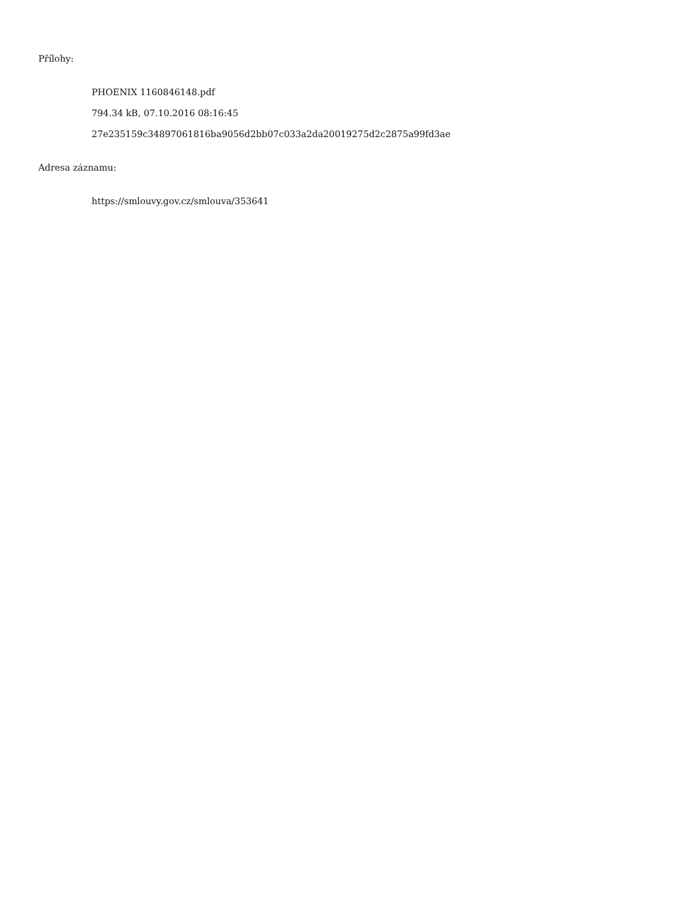Přílohy:
PHOENIX 1160846148.pdf
794.34 kB, 07.10.2016 08:16:45
27e235159c34897061816ba9056d2bb07c033a2da20019275d2c2875a99fd3ae
Adresa záznamu:
https://smlouvy.gov.cz/smlouva/353641